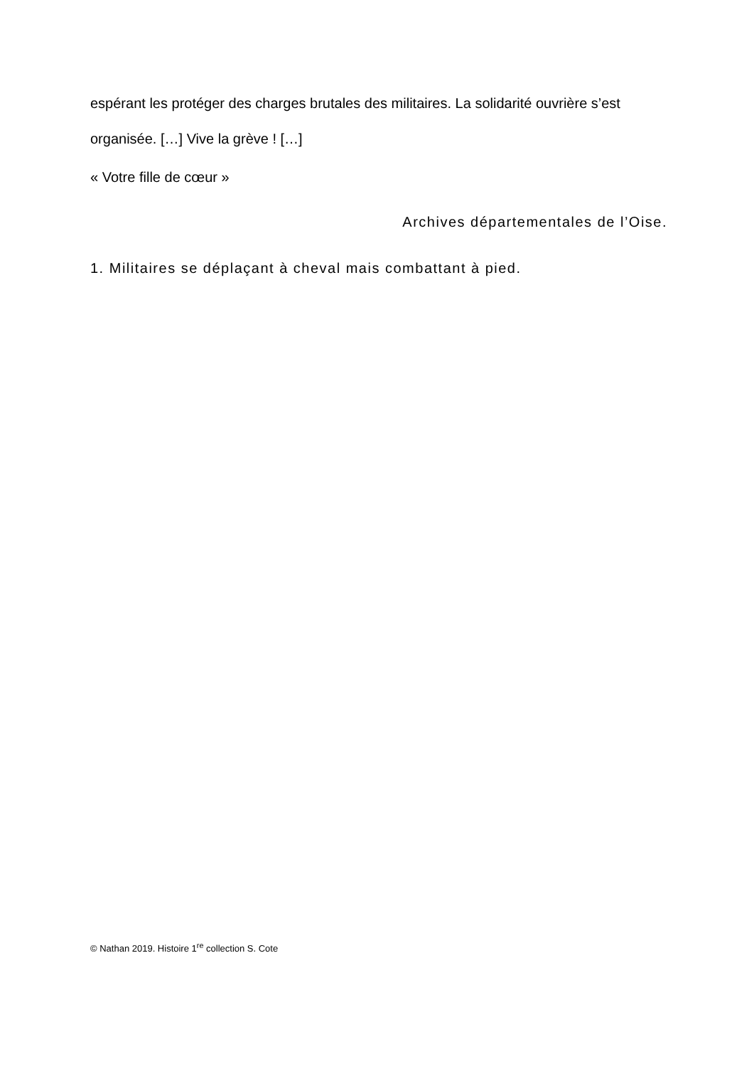espérant les protéger des charges brutales des militaires. La solidarité ouvrière s’est organisée. […] Vive la grève ! […]
« Votre fille de cœur »
Archives départementales de l’Oise.
1. Militaires se déplaçant à cheval mais combattant à pied.
© Nathan 2019. Histoire 1<sup>re</sup> collection S. Cote